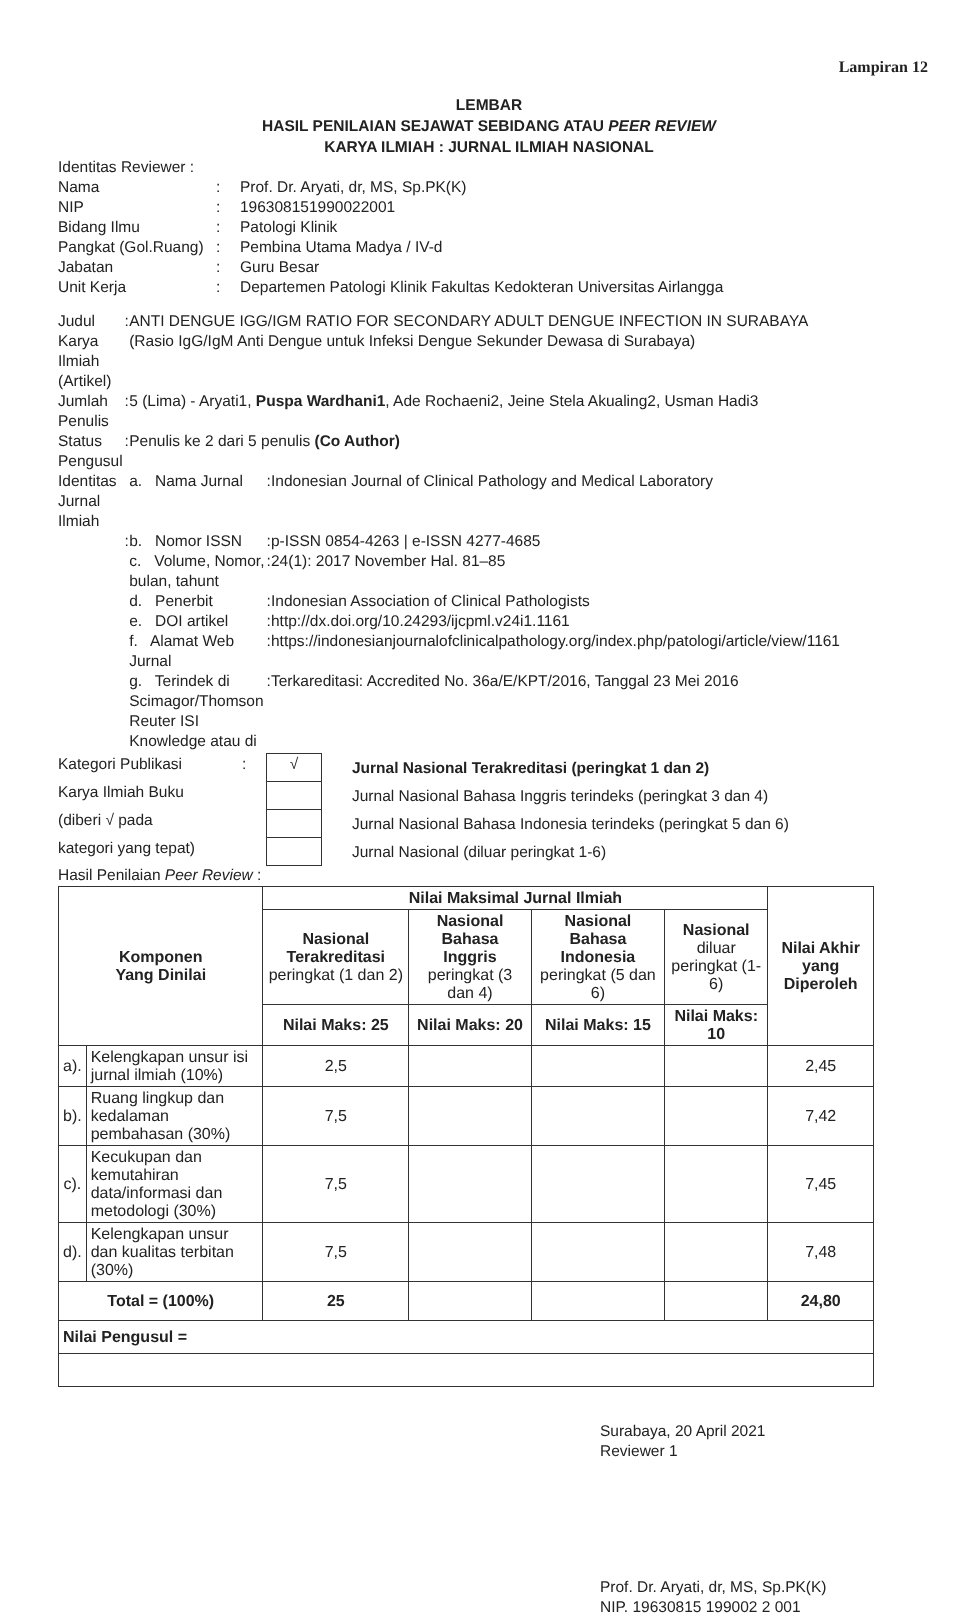Lampiran 12
LEMBAR
HASIL PENILAIAN SEJAWAT SEBIDANG ATAU PEER REVIEW
KARYA ILMIAH : JURNAL ILMIAH NASIONAL
Identitas Reviewer :
| Nama | : | Prof. Dr. Aryati, dr, MS, Sp.PK(K) |
| NIP | : | 196308151990022001 |
| Bidang Ilmu | : | Patologi Klinik |
| Pangkat (Gol.Ruang) | : | Pembina Utama Madya / IV-d |
| Jabatan | : | Guru Besar |
| Unit Kerja | : | Departemen Patologi Klinik Fakultas Kedokteran Universitas Airlangga |
| Judul Karya Ilmiah (Artikel) | : | ANTI DENGUE IGG/IGM RATIO FOR SECONDARY ADULT DENGUE INFECTION IN SURABAYA (Rasio IgG/IgM Anti Dengue untuk Infeksi Dengue Sekunder Dewasa di Surabaya) | | |
| Jumlah Penulis | : | 5 (Lima) - Aryati1, Puspa Wardhani1 , Ade Rochaeni2, Jeine Stela Akualing2, Usman Hadi3 | | |
| Status Pengusul | : | Penulis ke 2 dari 5 penulis (Co Author) | | |
| Identitas Jurnal Ilmiah | | a. Nama Jurnal | : | Indonesian Journal of Clinical Pathology and Medical Laboratory |
| | : | b. Nomor ISSN | : | p-ISSN 0854-4263 / e-ISSN 4277-4685 |
| | | c. Volume, Nomor, bulan, tahunt | : | 24(1): 2017 November Hal. 81–85 |
| | | d. Penerbit | : | Indonesian Association of Clinical Pathologists |
| | | e. DOI artikel | : | http://dx.doi.org/10.24293/ijcpml.v24i1.1161 |
| | | f. Alamat Web Jurnal | : | https://indonesianjournalofclinicalpathology.org/index.php/patologi/article/view/1161 |
| | | g. Terindek di Scimagor/Thomson Reuter ISI Knowledge atau di | : | Terkareditasi: Accredited No. 36a/E/KPT/2016, Tanggal 23 Mei 2016 |
| Kategori Publikasi | : | √ | Jurnal Nasional Terakreditasi (peringkat 1 dan 2) |
| Karya Ilmiah Buku | | | Jurnal Nasional Bahasa Inggris terindeks (peringkat 3 dan 4) |
| (diberi √ pada | | | Jurnal Nasional Bahasa Indonesia terindeks (peringkat 5 dan 6) |
| kategori yang tepat) | | | Jurnal Nasional (diluar peringkat 1-6) |
Hasil Penilaian Peer Review :
| Komponen Yang Dinilai | | Nilai Maksimal Jurnal Ilmiah | | | | Nilai Akhir yang Diperoleh |
| --- | --- | --- | --- | --- | --- | --- |
| | | Nasional Terakreditasi peringkat (1 dan 2) | Nasional Bahasa Inggris peringkat (3 dan 4) | Nasional Bahasa Indonesia peringkat (5 dan 6) | Nasional diluar peringkat (1-6) | |
| | | Nilai Maks: 25 | Nilai Maks: 20 | Nilai Maks: 15 | Nilai Maks: 10 | |
| a). | Kelengkapan unsur isi jurnal ilmiah (10%) | 2,5 | | | | 2,45 |
| b). | Ruang lingkup dan kedalaman pembahasan (30%) | 7,5 | | | | 7,42 |
| c). | Kecukupan dan kemutahiran data/informasi dan metodologi (30%) | 7,5 | | | | 7,45 |
| d). | Kelengkapan unsur dan kualitas terbitan (30%) | 7,5 | | | | 7,48 |
| Total = (100%) | | 25 | | | | 24,80 |
| Nilai Pengusul = | | | | | | |
Surabaya, 20 April 2021
Reviewer 1
Prof. Dr. Aryati, dr, MS, Sp.PK(K)
NIP. 19630815 199002 2 001